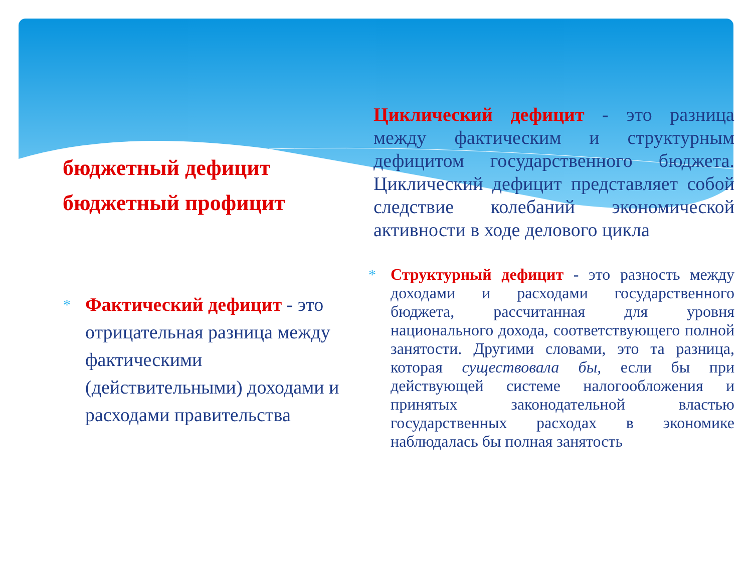бюджетный дефицит
бюджетный профицит
* Фактический дефицит - это отрицательная разница между фактическими (действительными) доходами и расходами правительства
Циклический дефицит - это разница между фактическим и структурным дефицитом государственного бюджета. Циклический дефицит представляет собой следствие колебаний экономической активности в ходе делового цикла
* Структурный дефицит - это разность между доходами и расходами государственного бюджета, рассчитанная для уровня национального дохода, соответствующего полной занятости. Другими словами, это та разница, которая существовала бы, если бы при действующей системе налогообложения и принятых законодательной властью государственных расходах в экономике наблюдалась бы полная занятость